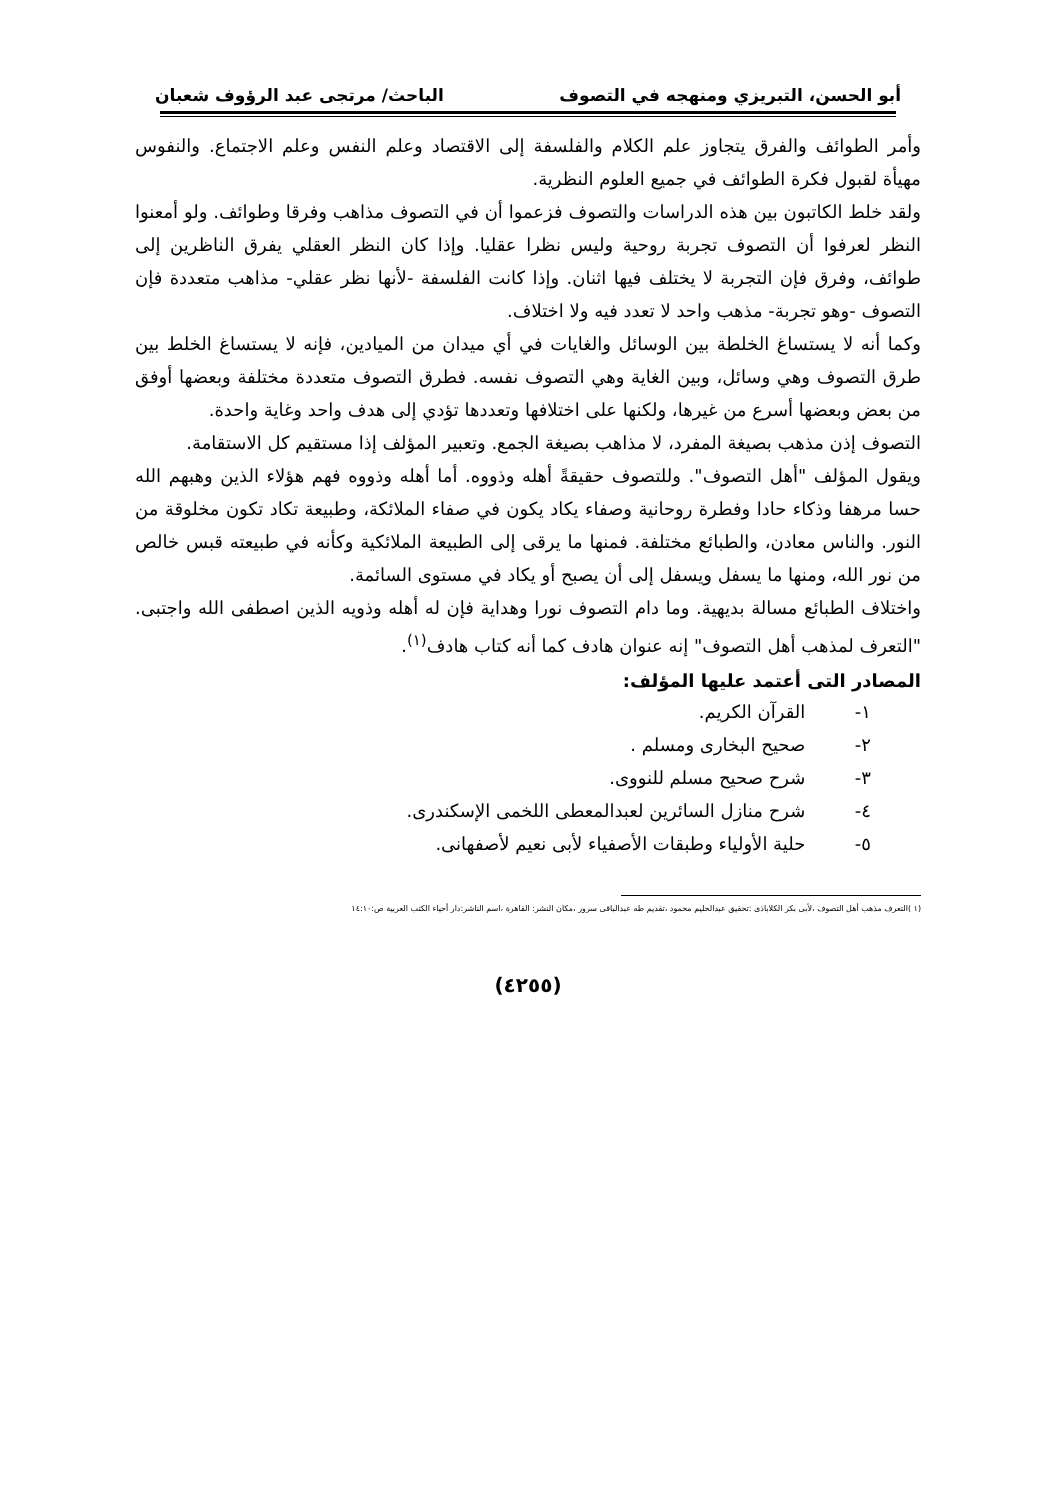أبو الحسن، التبريزي ومنهجه في التصوف الباحث/ مرتجى عبد الرؤوف شعبان
وأمر الطوائف والفرق يتجاوز علم الكلام والفلسفة إلى الاقتصاد وعلم النفس وعلم الاجتماع. والنفوس مهيأة لقبول فكرة الطوائف في جميع العلوم النظرية.
ولقد خلط الكاتبون بين هذه الدراسات والتصوف فزعموا أن في التصوف مذاهب وفرقا وطوائف. ولو أمعنوا النظر لعرفوا أن التصوف تجربة روحية وليس نظرا عقليا. وإذا كان النظر العقلي يفرق الناظرين إلى طوائف، وفرق فإن التجربة لا يختلف فيها اثنان. وإذا كانت الفلسفة -لأنها نظر عقلي- مذاهب متعددة فإن التصوف -وهو تجربة- مذهب واحد لا تعدد فيه ولا اختلاف.
وكما أنه لا يستساغ الخلطة بين الوسائل والغايات في أي ميدان من الميادين، فإنه لا يستساغ الخلط بين طرق التصوف وهي وسائل، وبين الغاية وهي التصوف نفسه. فطرق التصوف متعددة مختلفة وبعضها أوفق من بعض وبعضها أسرع من غيرها، ولكنها على اختلافها وتعددها تؤدي إلى هدف واحد وغاية واحدة.
التصوف إذن مذهب بصيغة المفرد، لا مذاهب بصيغة الجمع. وتعبير المؤلف إذا مستقيم كل الاستقامة.
ويقول المؤلف "أهل التصوف". وللتصوف حقيقةً أهله وذووه. أما أهله وذووه فهم هؤلاء الذين وهبهم الله حسا مرهفا وذكاء حادا وفطرة روحانية وصفاء يكاد يكون في صفاء الملائكة، وطبيعة تكاد تكون مخلوقة من النور. والناس معادن، والطبائع مختلفة. فمنها ما يرقى إلى الطبيعة الملائكية وكأنه في طبيعته قبس خالص من نور الله، ومنها ما يسفل ويسفل إلى أن يصبح أو يكاد في مستوى السائمة.
واختلاف الطبائع مسالة بديهية. وما دام التصوف نورا وهداية فإن له أهله وذويه الذين اصطفى الله واجتبى. "التعرف لمذهب أهل التصوف" إنه عنوان هادف كما أنه كتاب هادف<sup>(١)</sup>.
المصادر التى أعتمد عليها المؤلف:
١- القرآن الكريم.
٢- صحيح البخارى ومسلم .
٣- شرح صحيح مسلم للنووى.
٤- شرح منازل السائرين لعبدالمعطى اللخمى الإسكندرى.
٥- حلية الأولياء وطبقات الأصفياء لأبى نعيم لأصفهانى.
(١ )التعرف مذهب أهل التصوف ،لأبى بكر الكلاباذى :تحقيق عبدالحليم محمود ،تقديم طه عبدالباقى سرور ،مكان النشر: القاهرة ،اسم الناشر:دار أحياء الكتب العربية ص:١٤:١٠
(٤٢٥٥)